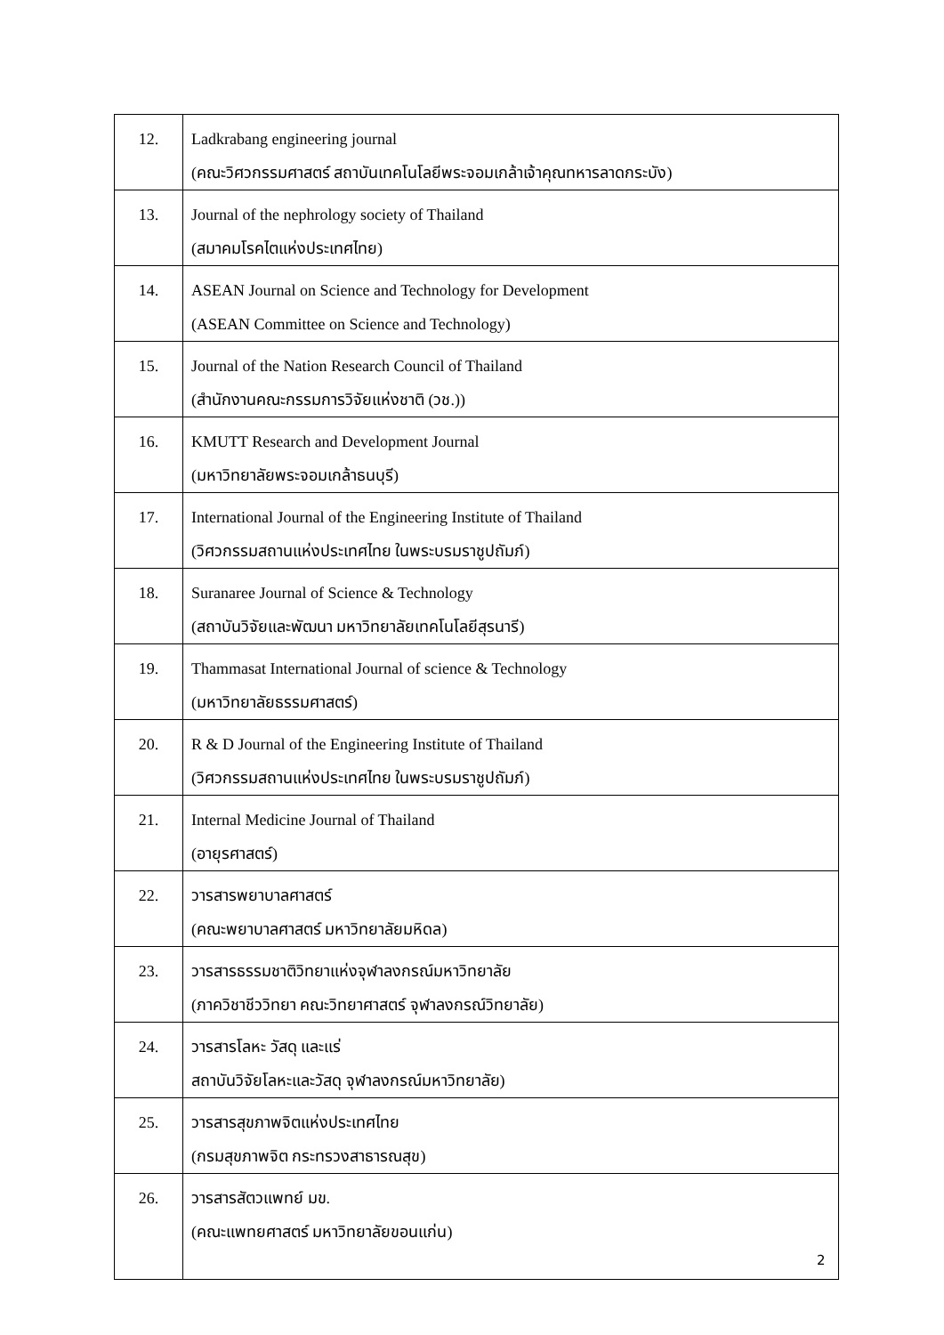| 12. | Ladkrabang engineering journal (คณะวิศวกรรมศาสตร์ สถาบันเทคโนโลยีพระจอมเกล้าเจ้าคุณทหารลาดกระบัง) |
| 13. | Journal of the nephrology society of Thailand (สมาคมโรคไตแห่งประเทศไทย) |
| 14. | ASEAN Journal on Science and Technology for Development (ASEAN Committee on Science and Technology) |
| 15. | Journal of the Nation Research Council of Thailand (สำนักงานคณะกรรมการวิจัยแห่งชาติ (วช.)) |
| 16. | KMUTT Research and Development Journal (มหาวิทยาลัยพระจอมเกล้าธนบุรี) |
| 17. | International Journal of the Engineering Institute of Thailand (วิศวกรรมสถานแห่งประเทศไทย ในพระบรมราชูปถัมภ์) |
| 18. | Suranaree Journal of Science & Technology (สถาบันวิจัยและพัฒนา มหาวิทยาลัยเทคโนโลยีสุรนารี) |
| 19. | Thammasat International Journal of science & Technology (มหาวิทยาลัยธรรมศาสตร์) |
| 20. | R & D Journal of the Engineering Institute of Thailand (วิศวกรรมสถานแห่งประเทศไทย ในพระบรมราชูปถัมภ์) |
| 21. | Internal Medicine Journal of Thailand (อายุรศาสตร์) |
| 22. | วารสารพยาบาลศาสตร์ (คณะพยาบาลศาสตร์ มหาวิทยาลัยมหิดล) |
| 23. | วารสารธรรมชาติวิทยาแห่งจุฬาลงกรณ์มหาวิทยาลัย (ภาควิชาชีววิทยา คณะวิทยาศาสตร์ จุฬาลงกรณ์วิทยาลัย) |
| 24. | วารสารโลหะ วัสดุ และแร่ สถาบันวิจัยโลหะและวัสดุ จุฬาลงกรณ์มหาวิทยาลัย) |
| 25. | วารสารสุขภาพจิตแห่งประเทศไทย (กรมสุขภาพจิต กระทรวงสาธารณสุข) |
| 26. | วารสารสัตวแพทย์ มข. (คณะแพทยศาสตร์ มหาวิทยาลัยขอนแก่น) |
2